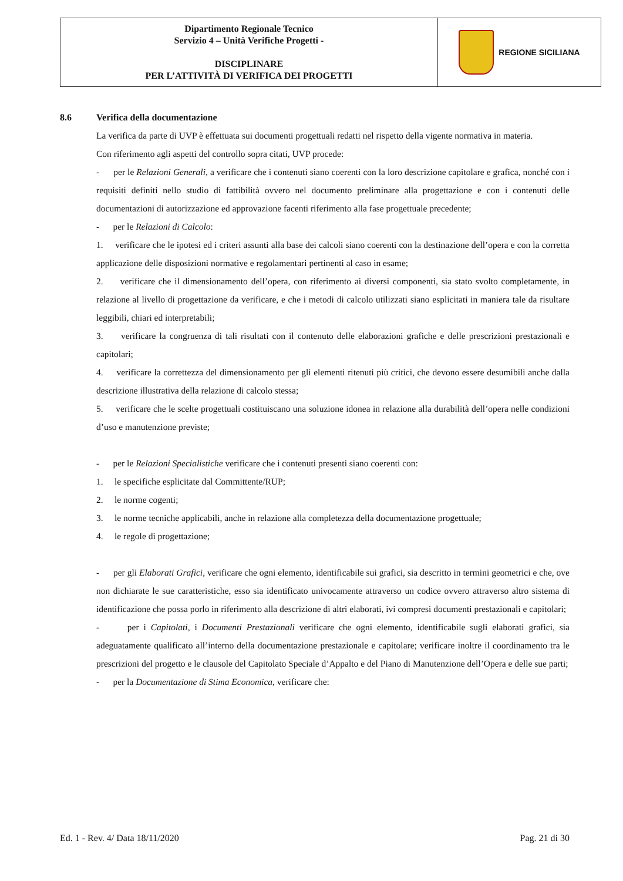| Dipartimento Regionale Tecnico Servizio 4 – Unità Verifiche Progetti - DISCIPLINARE PER L’ATTIVITÀ DI VERIFICA DEI PROGETTI | REGIONE SICILIANA |
8.6 Verifica della documentazione
La verifica da parte di UVP è effettuata sui documenti progettuali redatti nel rispetto della vigente normativa in materia.
Con riferimento agli aspetti del controllo sopra citati, UVP procede:
- per le Relazioni Generali, a verificare che i contenuti siano coerenti con la loro descrizione capitolare e grafica, nonché con i requisiti definiti nello studio di fattibilità ovvero nel documento preliminare alla progettazione e con i contenuti delle documentazioni di autorizzazione ed approvazione facenti riferimento alla fase progettuale precedente;
- per le Relazioni di Calcolo:
1. verificare che le ipotesi ed i criteri assunti alla base dei calcoli siano coerenti con la destinazione dell’opera e con la corretta applicazione delle disposizioni normative e regolamentari pertinenti al caso in esame;
2. verificare che il dimensionamento dell’opera, con riferimento ai diversi componenti, sia stato svolto completamente, in relazione al livello di progettazione da verificare, e che i metodi di calcolo utilizzati siano esplicitati in maniera tale da risultare leggibili, chiari ed interpretabili;
3. verificare la congruenza di tali risultati con il contenuto delle elaborazioni grafiche e delle prescrizioni prestazionali e capitolari;
4. verificare la correttezza del dimensionamento per gli elementi ritenuti più critici, che devono essere desumibili anche dalla descrizione illustrativa della relazione di calcolo stessa;
5. verificare che le scelte progettuali costituiscano una soluzione idonea in relazione alla durabilità dell’opera nelle condizioni d’uso e manutenzione previste;
- per le Relazioni Specialistiche verificare che i contenuti presenti siano coerenti con:
1. le specifiche esplicitate dal Committente/RUP;
2. le norme cogenti;
3. le norme tecniche applicabili, anche in relazione alla completezza della documentazione progettuale;
4. le regole di progettazione;
- per gli Elaborati Grafici, verificare che ogni elemento, identificabile sui grafici, sia descritto in termini geometrici e che, ove non dichiarate le sue caratteristiche, esso sia identificato univocamente attraverso un codice ovvero attraverso altro sistema di identificazione che possa porlo in riferimento alla descrizione di altri elaborati, ivi compresi documenti prestazionali e capitolari;
- per i Capitolati, i Documenti Prestazionali verificare che ogni elemento, identificabile sugli elaborati grafici, sia adeguatamente qualificato all’interno della documentazione prestazionale e capitolare; verificare inoltre il coordinamento tra le prescrizioni del progetto e le clausole del Capitolato Speciale d’Appalto e del Piano di Manutenzione dell’Opera e delle sue parti;
- per la Documentazione di Stima Economica, verificare che:
Ed. 1 - Rev. 4/ Data 18/11/2020 Pag. 21 di 30